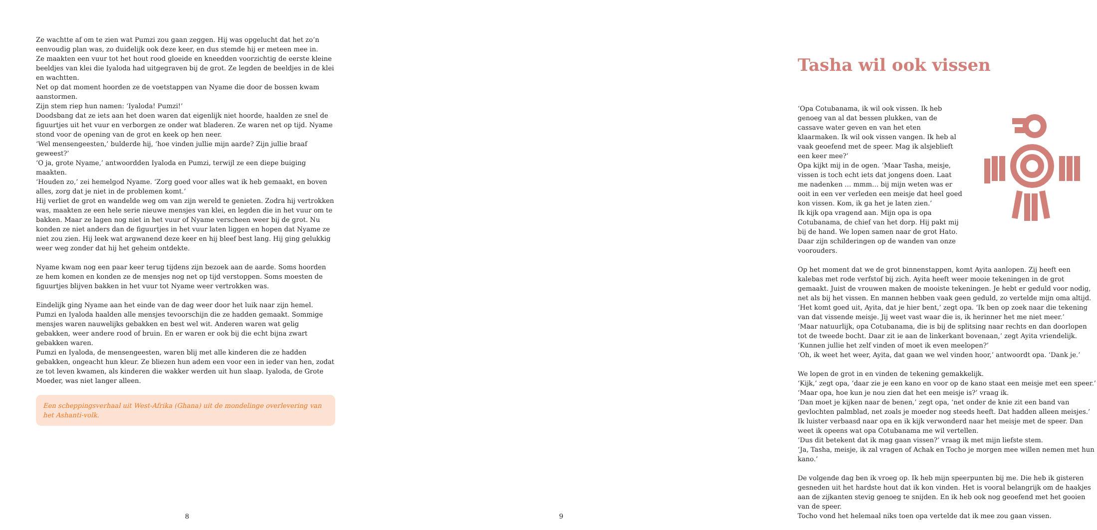Ze wachtte af om te zien wat Pumzi zou gaan zeggen. Hij was opgelucht dat het zo’n eenvoudig plan was, zo duidelijk ook deze keer, en dus stemde hij er meteen mee in.
Ze maakten een vuur tot het hout rood gloeide en kneedden voorzichtig de eerste kleine beeldjes van klei die Iyaloda had uitgegraven bij de grot. Ze legden de beeldjes in de klei en wachtten.
Net op dat moment hoorden ze de voetstappen van Nyame die door de bossen kwam aanstormen.
Zijn stem riep hun namen: ‘Iyaloda! Pumzi!’
Doodsbang dat ze iets aan het doen waren dat eigenlijk niet hoorde, haalden ze snel de figuurtjes uit het vuur en verborgen ze onder wat bladeren. Ze waren net op tijd. Nyame stond voor de opening van de grot en keek op hen neer.
‘Wel mensengeesten,’ bulderde hij, ‘hoe vinden jullie mijn aarde? Zijn jullie braaf geweest?’
‘O ja, grote Nyame,’ antwoordden Iyaloda en Pumzi, terwijl ze een diepe buiging maakten.
‘Houden zo,’ zei hemelgod Nyame. ‘Zorg goed voor alles wat ik heb gemaakt, en boven alles, zorg dat je niet in de problemen komt.’
Hij verliet de grot en wandelde weg om van zijn wereld te genieten. Zodra hij vertrokken was, maakten ze een hele serie nieuwe mensjes van klei, en legden die in het vuur om te bakken. Maar ze lagen nog niet in het vuur of Nyame verscheen weer bij de grot. Nu konden ze niet anders dan de figuurtjes in het vuur laten liggen en hopen dat Nyame ze niet zou zien. Hij leek wat argwanend deze keer en hij bleef best lang. Hij ging gelukkig weer weg zonder dat hij het geheim ontdekte.
Nyame kwam nog een paar keer terug tijdens zijn bezoek aan de aarde. Soms hoorden ze hem komen en konden ze de mensjes nog net op tijd verstoppen. Soms moesten de figuurtjes blijven bakken in het vuur tot Nyame weer vertrokken was.
Eindelijk ging Nyame aan het einde van de dag weer door het luik naar zijn hemel. Pumzi en Iyaloda haalden alle mensjes tevoorschijn die ze hadden gemaakt. Sommige mensjes waren nauwelijks gebakken en best wel wit. Anderen waren wat gelig gebakken, weer andere rood of bruin. En er waren er ook bij die echt bijna zwart gebakken waren.
Pumzi en Iyaloda, de mensengeesten, waren blij met alle kinderen die ze hadden gebakken, ongeacht hun kleur. Ze bliezen hun adem een voor een in ieder van hen, zodat ze tot leven kwamen, als kinderen die wakker werden uit hun slaap. Iyaloda, de Grote Moeder, was niet langer alleen.
Een scheppingsverhaal uit West-Afrika (Ghana) uit de mondelinge overlevering van het Ashanti-volk.
8
Tasha wil ook vissen
‘Opa Cotubanama, ik wil ook vissen. Ik heb genoeg van al dat bessen plukken, van de cassave water geven en van het eten klaarmaken. Ik wil ook vissen vangen. Ik heb al vaak geoefend met de speer. Mag ik alsjeblieft een keer mee?’
Opa kijkt mij in de ogen. ‘Maar Tasha, meisje, vissen is toch echt iets dat jongens doen. Laat me nadenken … mmm… bij mijn weten was er ooit in een ver verleden een meisje dat heel goed kon vissen. Kom, ik ga het je laten zien.’
Ik kijk opa vragend aan. Mijn opa is opa Cotubanama, de chief van het dorp. Hij pakt mij bij de hand. We lopen samen naar de grot Hato. Daar zijn schilderingen op de wanden van onze voorouders.
Op het moment dat we de grot binnenstappen, komt Ayita aanlopen. Zij heeft een kalebas met rode verfstof bij zich. Ayita heeft weer mooie tekeningen in de grot gemaakt. Juist de vrouwen maken de mooiste tekeningen. Je hebt er geduld voor nodig, net als bij het vissen. En mannen hebben vaak geen geduld, zo vertelde mijn oma altijd.
‘Het komt goed uit, Ayita, dat je hier bent,’ zegt opa. ‘Ik ben op zoek naar die tekening van dat vissende meisje. Jij weet vast waar die is, ik herinner het me niet meer.’
‘Maar natuurlijk, opa Cotubanama, die is bij de splitsing naar rechts en dan doorlopen tot de tweede bocht. Daar zit ie aan de linkerkant bovenaan,’ zegt Ayita vriendelijk. ‘Kunnen jullie het zelf vinden of moet ik even meelopen?’
‘Oh, ik weet het weer, Ayita, dat gaan we wel vinden hoor,’ antwoordt opa. ‘Dank je.’
We lopen de grot in en vinden de tekening gemakkelijk.
‘Kijk,’ zegt opa, ‘daar zie je een kano en voor op de kano staat een meisje met een speer.’
‘Maar opa, hoe kun je nou zien dat het een meisje is?’ vraag ik.
‘Dan moet je kijken naar de benen,’ zegt opa, ‘net onder de knie zit een band van gevlochten palmblad, net zoals je moeder nog steeds heeft. Dat hadden alleen meisjes.’
Ik luister verbaasd naar opa en ik kijk verwonderd naar het meisje met de speer. Dan weet ik opeens wat opa Cotubanama me wil vertellen.
‘Dus dit betekent dat ik mag gaan vissen?’ vraag ik met mijn liefste stem.
‘Ja, Tasha, meisje, ik zal vragen of Achak en Tocho je morgen mee willen nemen met hun kano.’
De volgende dag ben ik vroeg op. Ik heb mijn speerpunten bij me. Die heb ik gisteren gesneden uit het hardste hout dat ik kon vinden. Het is vooral belangrijk om de haakjes aan de zijkanten stevig genoeg te snijden. En ik heb ook nog geoefend met het gooien van de speer.
Tocho vond het helemaal niks toen opa vertelde dat ik mee zou gaan vissen.
9